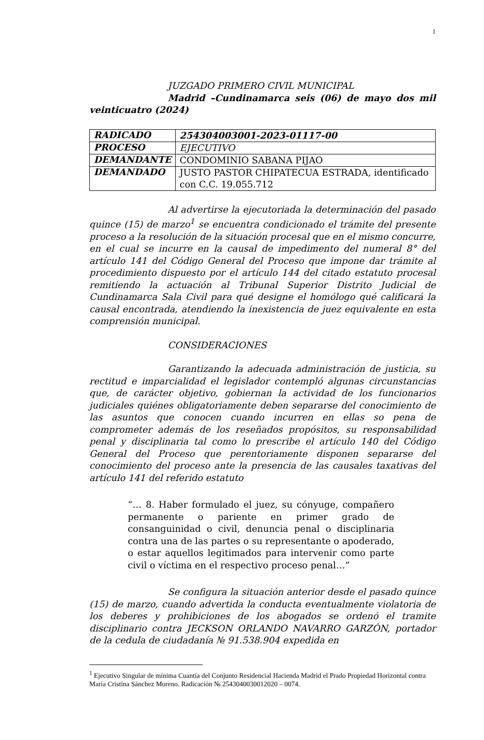1
JUZGADO PRIMERO CIVIL MUNICIPAL
Madrid –Cundinamarca seis (06) de mayo dos mil veinticuatro (2024)
| RADICADO | 254304003001-2023-01117-00 |
| PROCESO | EJECUTIVO |
| DEMANDANTE | CONDOMINIO SABANA PIJAO |
| DEMANDADO | JUSTO PASTOR CHIPATECUA ESTRADA, identificado con C.C. 19.055.712 |
Al advertirse la ejecutoriada la determinación del pasado quince (15) de marzo<sup>1</sup> se encuentra condicionado el trámite del presente proceso a la resolución de la situación procesal que en el mismo concurre, en el cual se incurre en la causal de impedimento del numeral 8° del artículo 141 del Código General del Proceso que impone dar trámite al procedimiento dispuesto por el artículo 144 del citado estatuto procesal remitiendo la actuación al Tribunal Superior Distrito Judicial de Cundinamarca Sala Civil para qué designe el homólogo qué calificará la causal encontrada, atendiendo la inexistencia de juez equivalente en esta comprensión municipal.
CONSIDERACIONES
Garantizando la adecuada administración de justicia, su rectitud e imparcialidad el legislador contempló algunas circunstancias que, de carácter objetivo, gobiernan la actividad de los funcionarios judiciales quiénes obligatoriamente deben separarse del conocimiento de las asuntos que conocen cuando incurren en ellas so pena de comprometer además de los reseñados propósitos, su responsabilidad penal y disciplinaria tal como lo prescribe el artículo 140 del Código General del Proceso que perentoriamente disponen separarse del conocimiento del proceso ante la presencia de las causales taxativas del artículo 141 del referido estatuto
“… 8. Haber formulado el juez, su cónyuge, compañero permanente o pariente en primer grado de consanguinidad o civil, denuncia penal o disciplinaria contra una de las partes o su representante o apoderado, o estar aquellos legitimados para intervenir como parte civil o víctima en el respectivo proceso penal…”
Se configura la situación anterior desde el pasado quince (15) de marzo, cuando advertida la conducta eventualmente violatoria de los deberes y prohibiciones de los abogados se ordenó el tramite disciplinario contra JECKSON ORLANDO NAVARRO GARZÓN, portador de la cedula de ciudadanía № 91.538.904 expedida en
<sup>1</sup> Ejecutivo Singular de mínima Cuantía del Conjunto Residencial Hacienda Madrid el Prado Propiedad Horizontal contra María Cristina Sánchez Moreno. Radicación № 2543040030012020 – 0074.